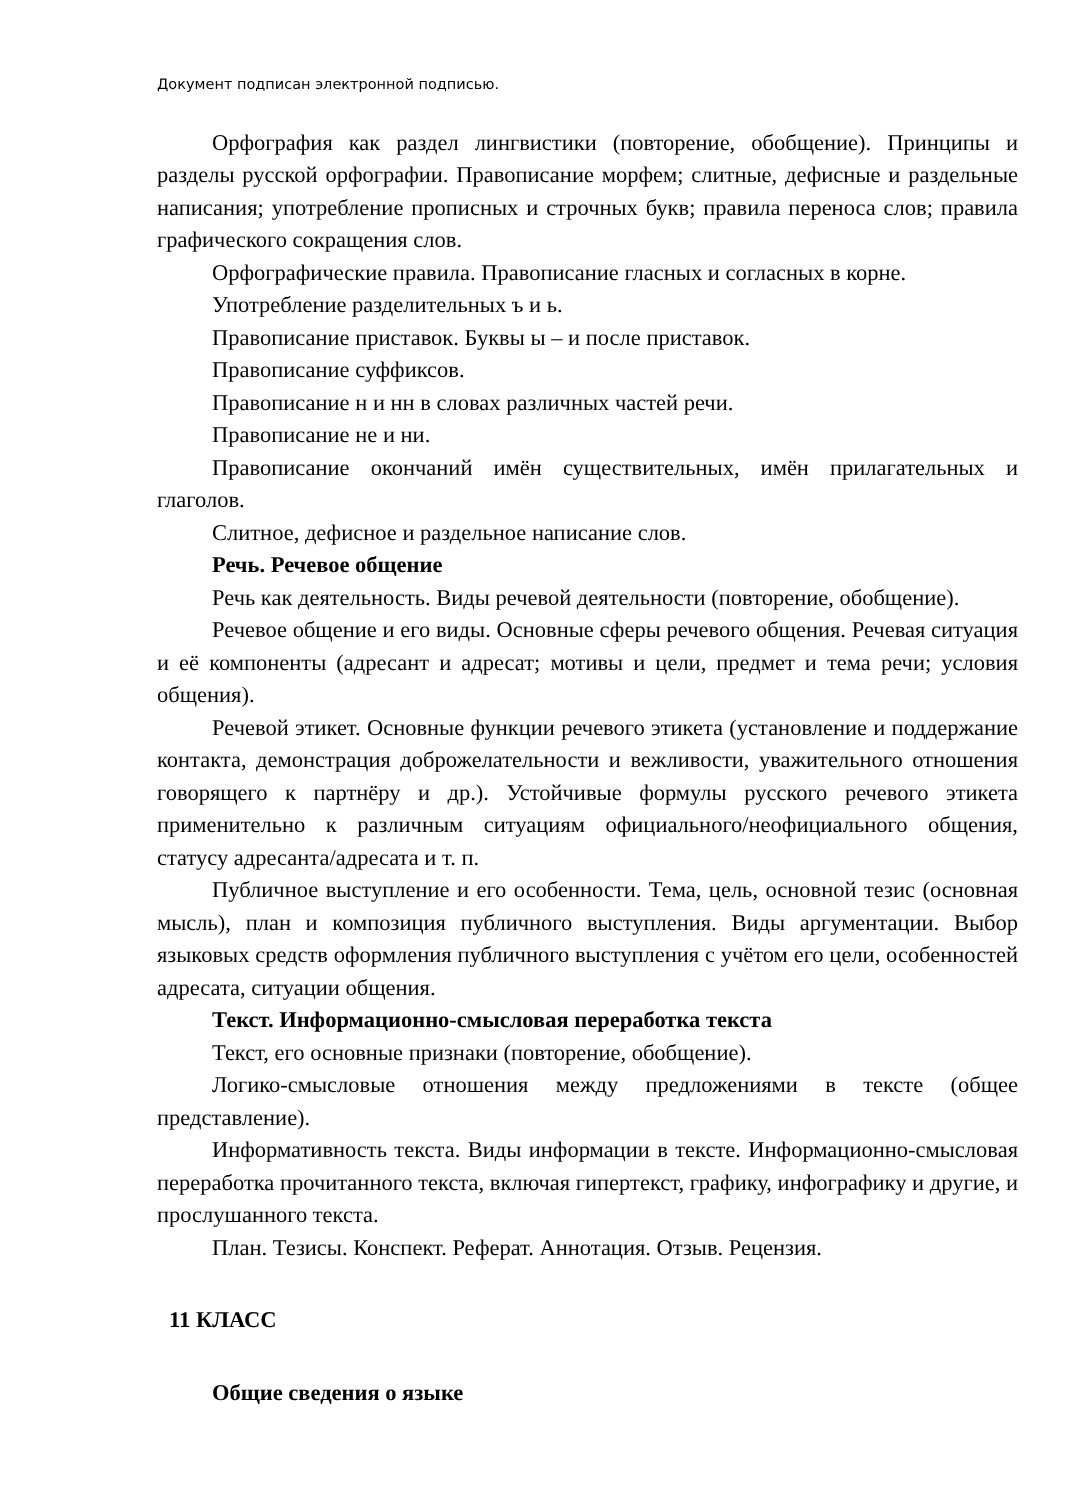Документ подписан электронной подписью.
Орфография как раздел лингвистики (повторение, обобщение). Принципы и разделы русской орфографии. Правописание морфем; слитные, дефисные и раздельные написания; употребление прописных и строчных букв; правила переноса слов; правила графического сокращения слов.
Орфографические правила. Правописание гласных и согласных в корне.
Употребление разделительных ъ и ь.
Правописание приставок. Буквы ы – и после приставок.
Правописание суффиксов.
Правописание н и нн в словах различных частей речи.
Правописание не и ни.
Правописание окончаний имён существительных, имён прилагательных и глаголов.
Слитное, дефисное и раздельное написание слов.
Речь. Речевое общение
Речь как деятельность. Виды речевой деятельности (повторение, обобщение).
Речевое общение и его виды. Основные сферы речевого общения. Речевая ситуация и её компоненты (адресант и адресат; мотивы и цели, предмет и тема речи; условия общения).
Речевой этикет. Основные функции речевого этикета (установление и поддержание контакта, демонстрация доброжелательности и вежливости, уважительного отношения говорящего к партнёру и др.). Устойчивые формулы русского речевого этикета применительно к различным ситуациям официального/неофициального общения, статусу адресанта/адресата и т. п.
Публичное выступление и его особенности. Тема, цель, основной тезис (основная мысль), план и композиция публичного выступления. Виды аргументации. Выбор языковых средств оформления публичного выступления с учётом его цели, особенностей адресата, ситуации общения.
Текст. Информационно-смысловая переработка текста
Текст, его основные признаки (повторение, обобщение).
Логико-смысловые отношения между предложениями в тексте (общее представление).
Информативность текста. Виды информации в тексте. Информационно-смысловая переработка прочитанного текста, включая гипертекст, графику, инфографику и другие, и прослушанного текста.
План. Тезисы. Конспект. Реферат. Аннотация. Отзыв. Рецензия.
11 КЛАСС
Общие сведения о языке